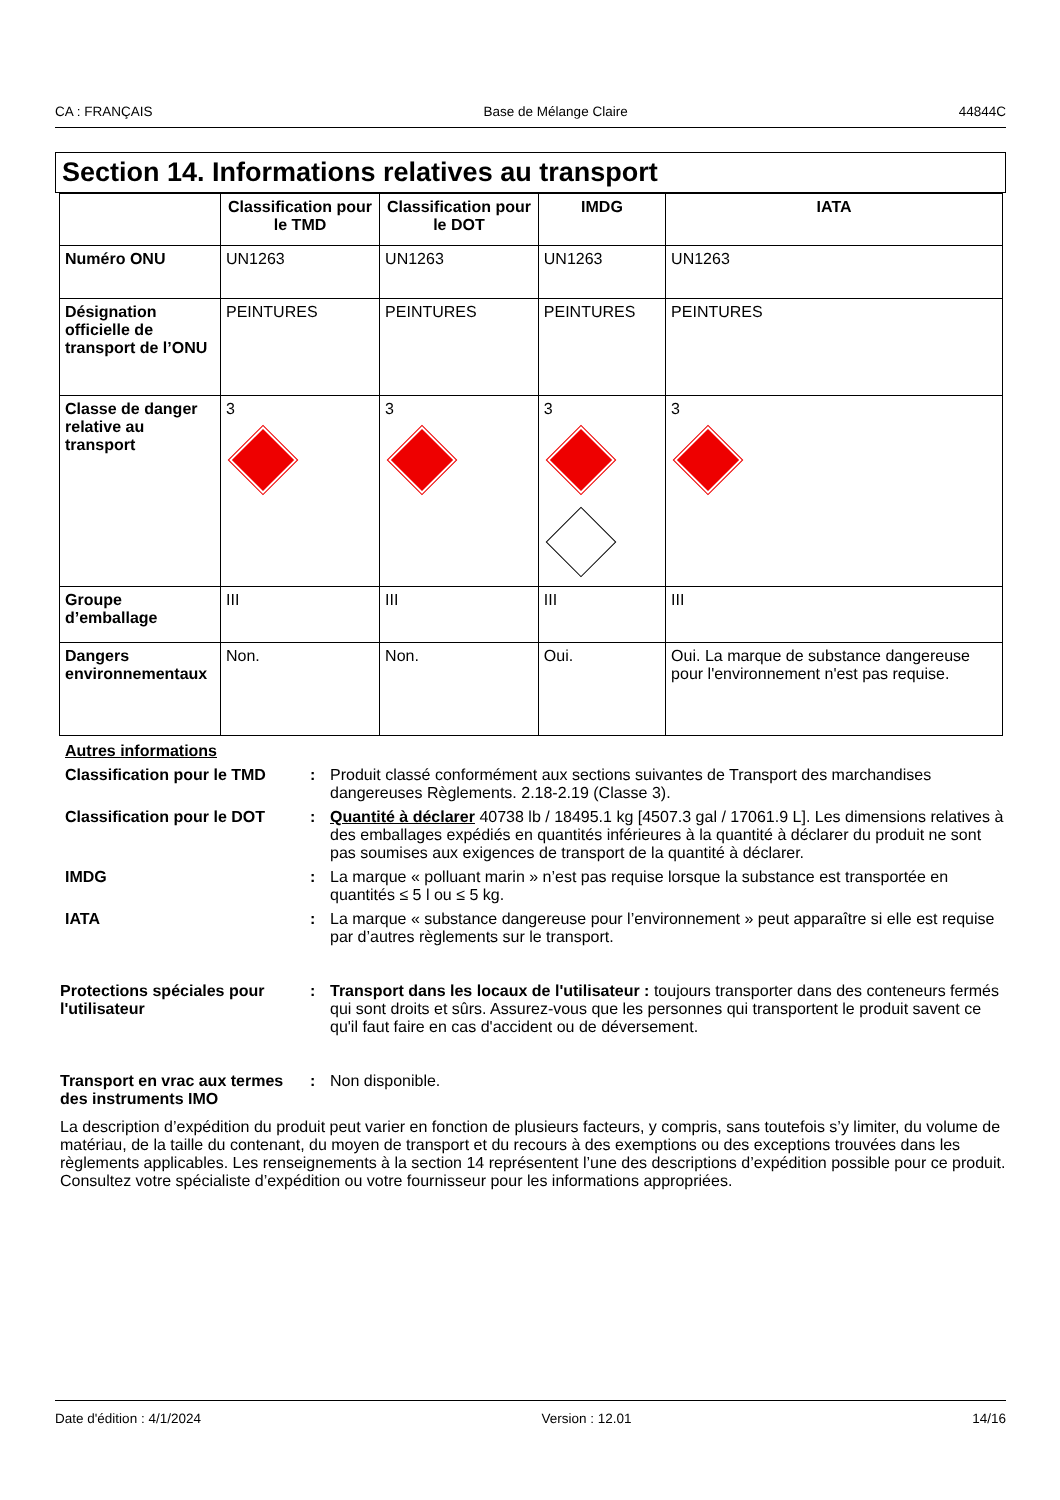CA : FRANÇAIS Base de Mélange Claire 44844C
Section 14. Informations relatives au transport
| | Classification pour le TMD | Classification pour le DOT | IMDG | IATA |
| --- | --- | --- | --- | --- |
| Numéro ONU | UN1263 | UN1263 | UN1263 | UN1263 |
| Désignation officielle de transport de l’ONU | PEINTURES | PEINTURES | PEINTURES | PEINTURES |
| Classe de danger relative au transport | 3 | 3 | 3 | 3 |
| Groupe d’emballage | III | III | III | III |
| Dangers environnementaux | Non. | Non. | Oui. | Oui. La marque de substance dangereuse pour l'environnement n'est pas requise. |
Autres informations
Classification pour le TMD
: Produit classé conformément aux sections suivantes de Transport des marchandises dangereuses Règlements. 2.18-2.19 (Classe 3).
Classification pour le DOT
: Quantité à déclarer 40738 lb / 18495.1 kg [4507.3 gal / 17061.9 L]. Les dimensions relatives à des emballages expédiés en quantités inférieures à la quantité à déclarer du produit ne sont pas soumises aux exigences de transport de la quantité à déclarer.
IMDG : La marque « polluant marin » n’est pas requise lorsque la substance est transportée en quantités ≤ 5 l ou ≤ 5 kg.
IATA : La marque « substance dangereuse pour l’environnement » peut apparaître si elle est requise par d’autres règlements sur le transport.
Protections spéciales pour l'utilisateur
: Transport dans les locaux de l'utilisateur : toujours transporter dans des conteneurs fermés qui sont droits et sûrs. Assurez-vous que les personnes qui transportent le produit savent ce qu'il faut faire en cas d'accident ou de déversement.
Transport en vrac aux termes des instruments IMO
: Non disponible.
La description d’expédition du produit peut varier en fonction de plusieurs facteurs, y compris, sans toutefois s’y limiter, du volume de matériau, de la taille du contenant, du moyen de transport et du recours à des exemptions ou des exceptions trouvées dans les règlements applicables. Les renseignements à la section 14 représentent l’une des descriptions d’expédition possible pour ce produit. Consultez votre spécialiste d’expédition ou votre fournisseur pour les informations appropriées.
Date d'édition : 4/1/2024 Version : 12.01 14/16